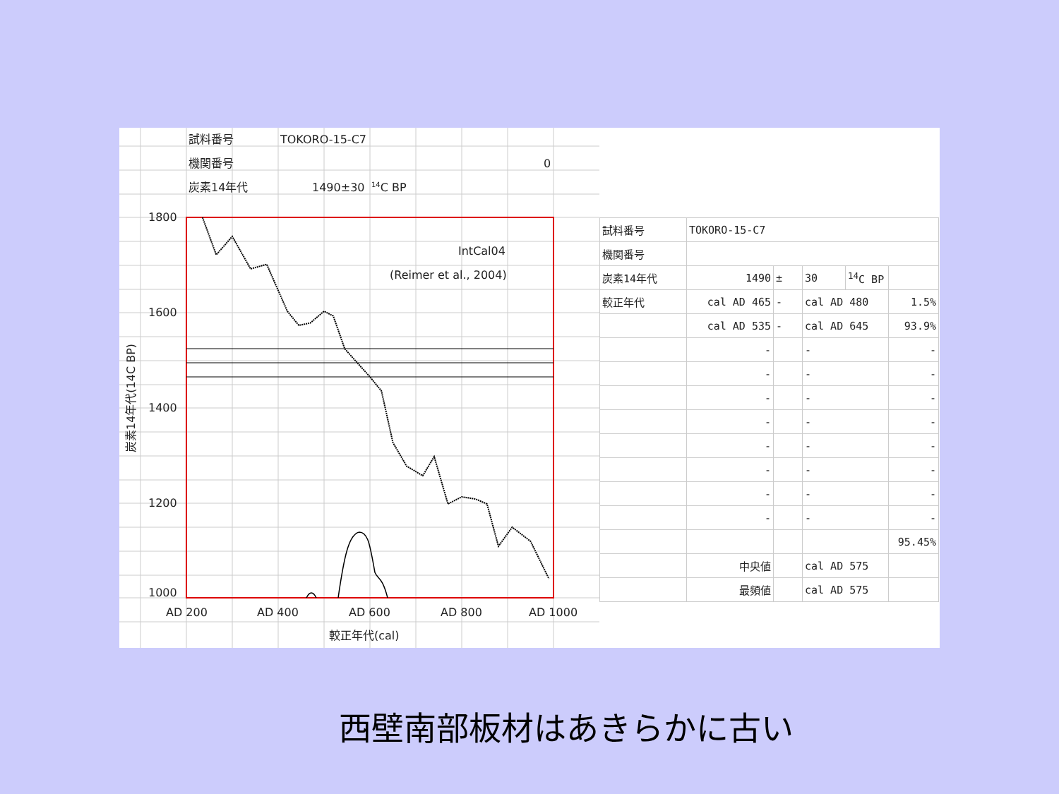試料番号
TOKORO-15-C7
機関番号
0
炭素14年代
1490±30
14C BP
1800
1600
1400
1200
1000
IntCal04
(Reimer et al., 2004)
AD 200
AD 400
AD 600
AD 800
AD 1000
較正年代(cal)
炭素14年代(14C BP)
| 試料番号 | TOKORO-15-C7 | | | | |
| 機関番号 | | | | | |
| 炭素14年代 | 1490 | ± | 30 | <sup>14</sup>C BP | |
| 較正年代 | cal AD 465 | - | cal AD 480 | | 1.5% |
| | cal AD 535 | - | cal AD 645 | | 93.9% |
| | - | | - | | - |
| | - | | - | | - |
| | - | | - | | - |
| | - | | - | | - |
| | - | | - | | - |
| | - | | - | | - |
| | - | | - | | - |
| | - | | - | | - |
| | | | | | 95.45% |
| | 中央値 | | cal AD 575 | | |
| | 最頻値 | | cal AD 575 | | |
西壁南部板材はあきらかに古い